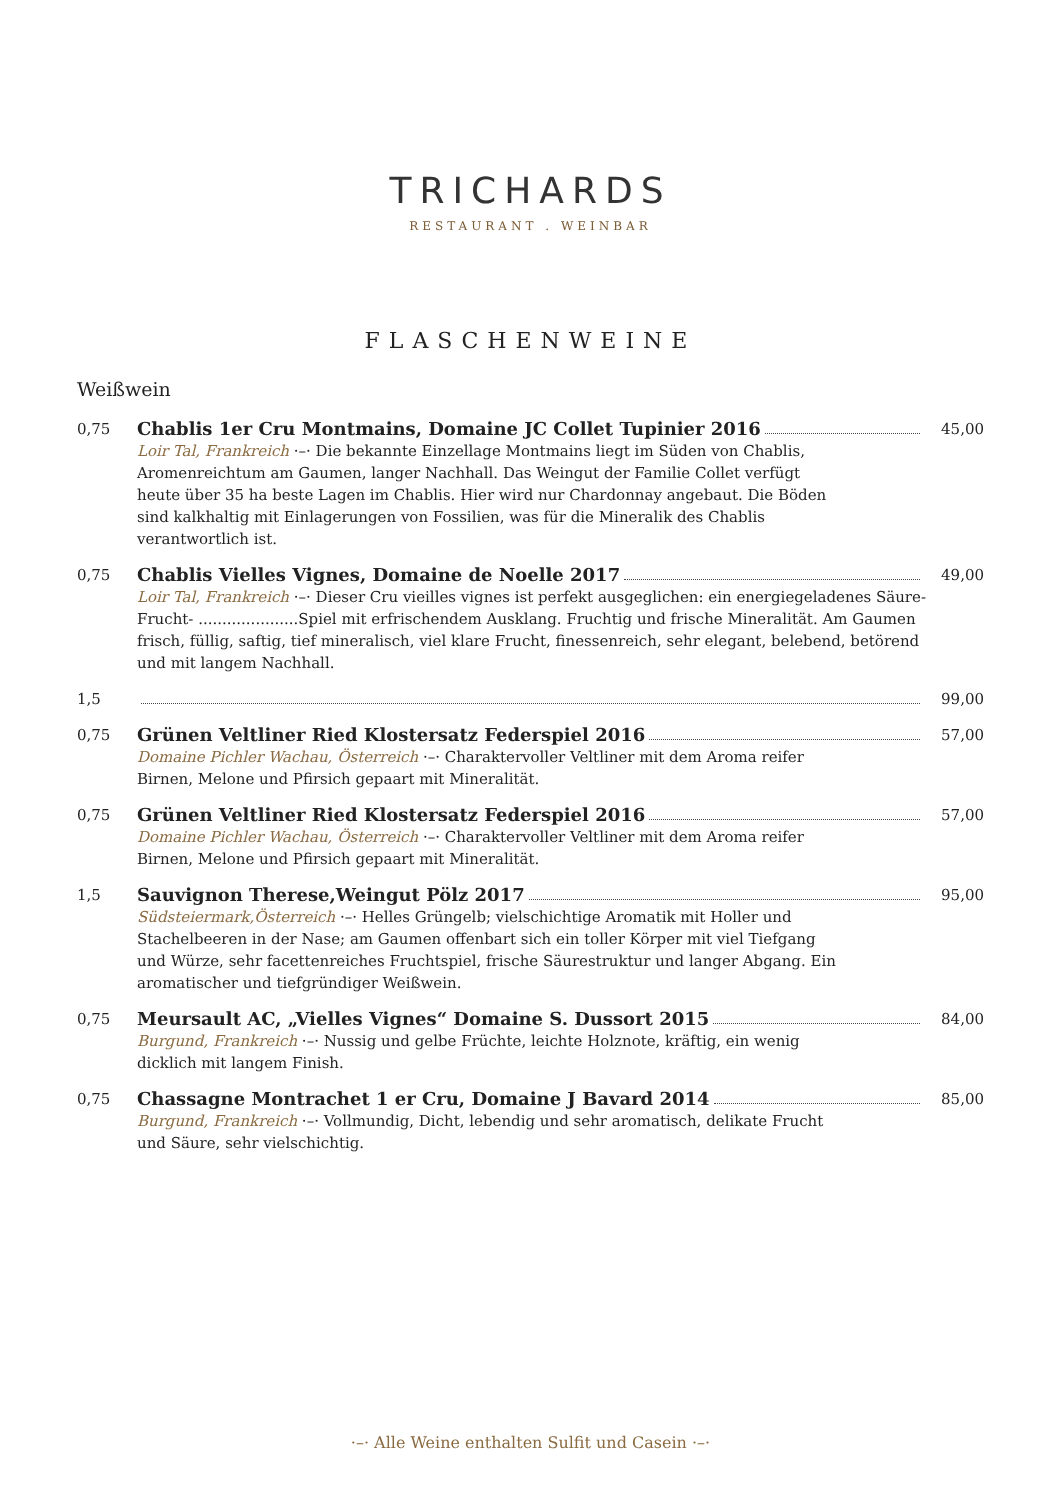TRICHARDS
RESTAURANT . WEINBAR
FLASCHENWEINE
Weißwein
0,75
Chablis 1er Cru Montmains, Domaine JC Collet Tupinier 2016 45,00
Loir Tal, Frankreich ·–· Die bekannte Einzellage Montmains liegt im Süden von Chablis, Aromenreichtum am Gaumen, langer Nachhall. Das Weingut der Familie Collet verfügt heute über 35 ha beste Lagen im Chablis. Hier wird nur Chardonnay angebaut. Die Böden sind kalkhaltig mit Einlagerungen von Fossilien, was für die Mineralik des Chablis verantwortlich ist.
0,75
Chablis Vielles Vignes, Domaine de Noelle 2017 49,00
Loir Tal, Frankreich ·–· Dieser Cru vieilles vignes ist perfekt ausgeglichen: ein energiegeladenes Säure-Frucht- .....................Spiel mit erfrischendem Ausklang. Fruchtig und frische Mineralität. Am Gaumen frisch, füllig, saftig, tief mineralisch, viel klare Frucht, finessenreich, sehr elegant, belebend, betörend und mit langem Nachhall.
1,5 99,00
0,75
Grünen Veltliner Ried Klostersatz Federspiel 2016 57,00
Domaine Pichler Wachau, Österreich ·–· Charaktervoller Veltliner mit dem Aroma reifer Birnen, Melone und Pfirsich gepaart mit Mineralität.
0,75
Grünen Veltliner Ried Klostersatz Federspiel 2016 57,00
Domaine Pichler Wachau, Österreich ·–· Charaktervoller Veltliner mit dem Aroma reifer Birnen, Melone und Pfirsich gepaart mit Mineralität.
1,5
Sauvignon Therese,Weingut Pölz 2017 95,00
Südsteiermark,Österreich ·–· Helles Grüngelb; vielschichtige Aromatik mit Holler und Stachelbeeren in der Nase; am Gaumen offenbart sich ein toller Körper mit viel Tiefgang und Würze, sehr facettenreiches Fruchtspiel, frische Säurestruktur und langer Abgang. Ein aromatischer und tiefgründiger Weißwein.
0,75
Meursault AC, „Vielles Vignes“ Domaine S. Dussort 2015 84,00
Burgund, Frankreich ·–· Nussig und gelbe Früchte, leichte Holznote, kräftig, ein wenig dicklich mit langem Finish.
0,75
Chassagne Montrachet 1 er Cru, Domaine J Bavard 2014 85,00
Burgund, Frankreich ·–· Vollmundig, Dicht, lebendig und sehr aromatisch, delikate Frucht und Säure, sehr vielschichtig.
·–· Alle Weine enthalten Sulfit und Casein ·–·